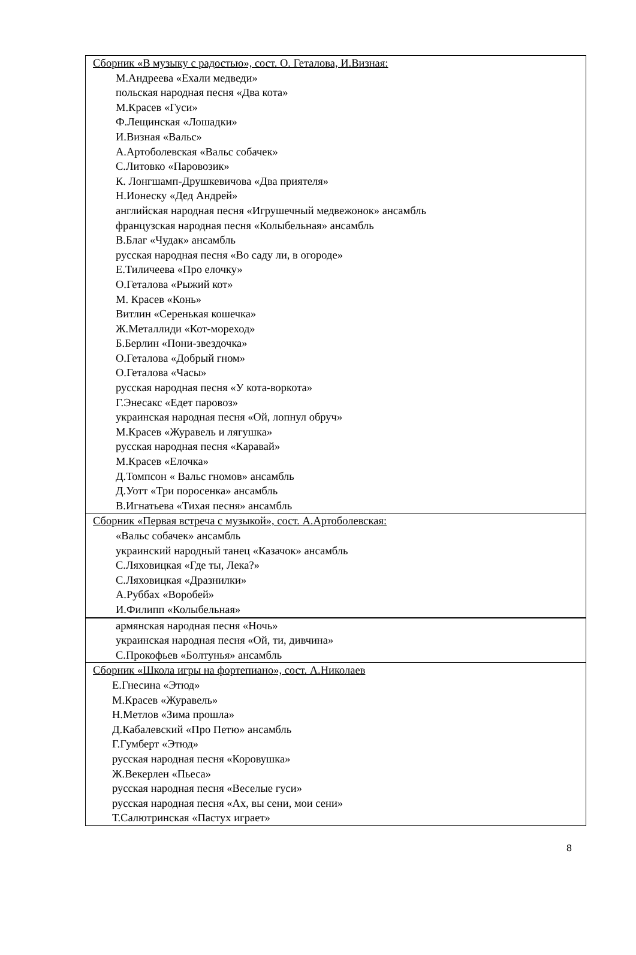| Сборник «В музыку с радостью», сост. О. Геталова, И.Визная: М.Андреева «Ехали медведи» польская народная песня «Два кота» М.Красев «Гуси» Ф.Лещинская «Лошадки» И.Визная «Вальс» А.Артоболевская «Вальс собачек» С.Литовко «Паровозик» К. Лонгшамп-Друшкевичова «Два приятеля» Н.Ионеску «Дед Андрей» английская народная песня «Игрушечный медвежонок» ансамбль французская народная песня «Колыбельная» ансамбль В.Благ «Чудак» ансамбль русская народная песня «Во саду ли, в огороде» Е.Тиличеева «Про елочку» О.Геталова «Рыжий кот» М. Красев «Конь» Витлин «Серенькая кошечка» Ж.Металлиди «Кот-мореход» Б.Берлин «Пони-звездочка» О.Геталова «Добрый гном» О.Геталова «Часы» русская народная песня «У кота-воркота» Г.Энесакс «Едет паровоз» украинская народная песня «Ой, лопнул обруч» М.Красев «Журавель и лягушка» русская народная песня «Каравай» М.Красев «Елочка» Д.Томпсон « Вальс гномов» ансамбль Д.Уотт «Три поросенка» ансамбль В.Игнатьева «Тихая песня» ансамбль |
| Сборник «Первая встреча с музыкой», сост. А.Артоболевская: «Вальс собачек» ансамбль украинский народный танец «Казачок» ансамбль С.Ляховицкая «Где ты, Лека?» С.Ляховицкая «Дразнилки» А.Руббах «Воробей» И.Филипп «Колыбельная» |
| армянская народная песня «Ночь» украинская народная песня «Ой, ти, дивчина» С.Прокофьев «Болтунья» ансамбль |
| Сборник «Школа игры на фортепиано», сост. А.Николаев Е.Гнесина «Этюд» М.Красев «Журавель» Н.Метлов «Зима прошла» Д.Кабалевский «Про Петю» ансамбль Г.Гумберт «Этюд» русская народная песня «Коровушка» Ж.Векерлен «Пьеса» русская народная песня «Веселые гуси» русская народная песня «Ах, вы сени, мои сени» Т.Салютринская «Пастух играет» |
8